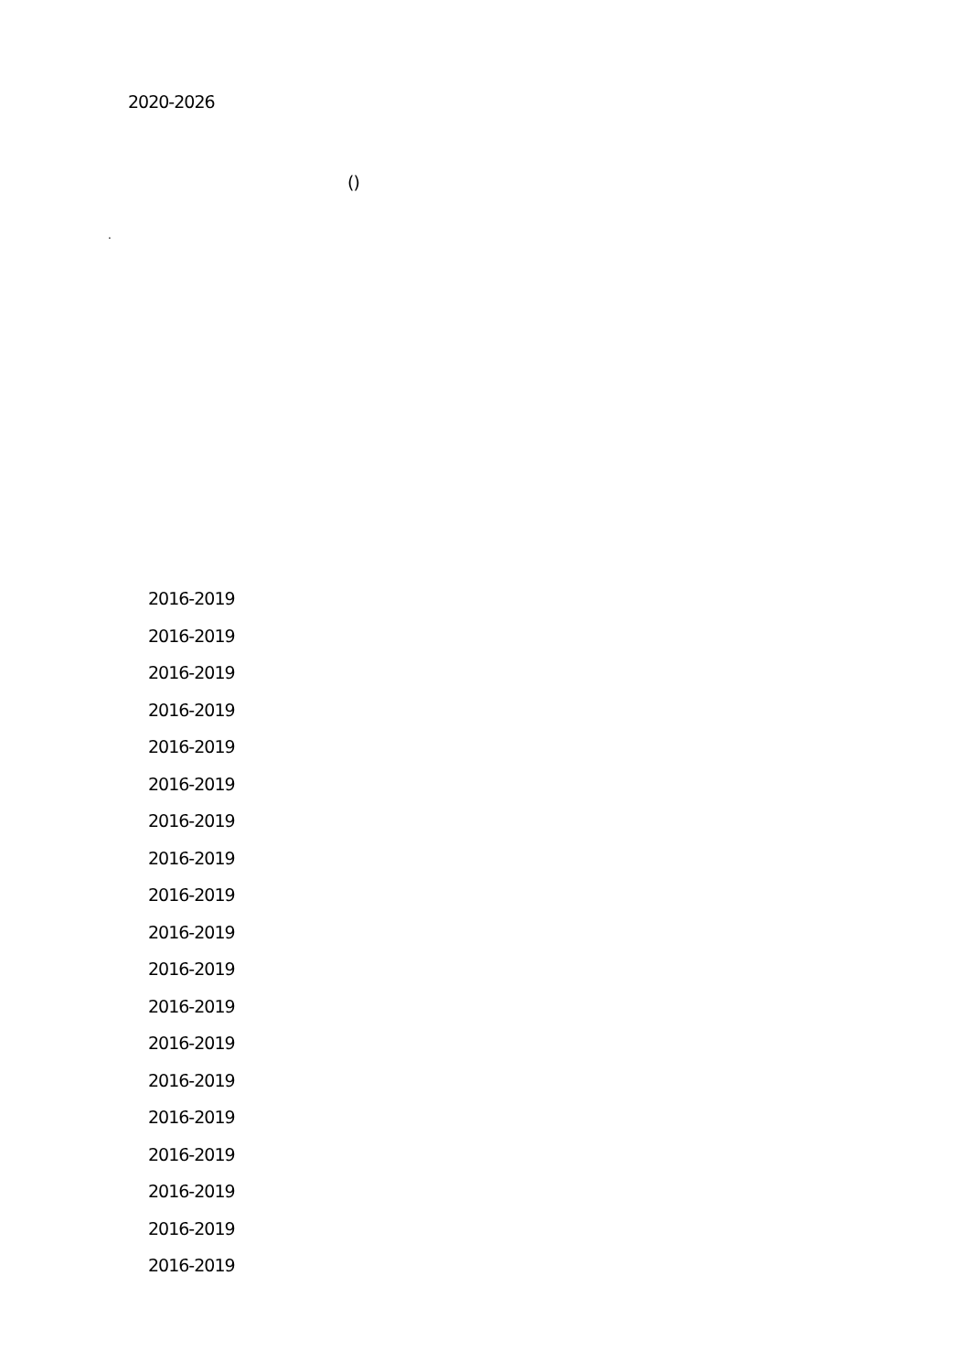2020-2026
()
.
2016-2019
2016-2019
2016-2019
2016-2019
2016-2019
2016-2019
2016-2019
2016-2019
2016-2019
2016-2019
2016-2019
2016-2019
2016-2019
2016-2019
2016-2019
2016-2019
2016-2019
2016-2019
2016-2019